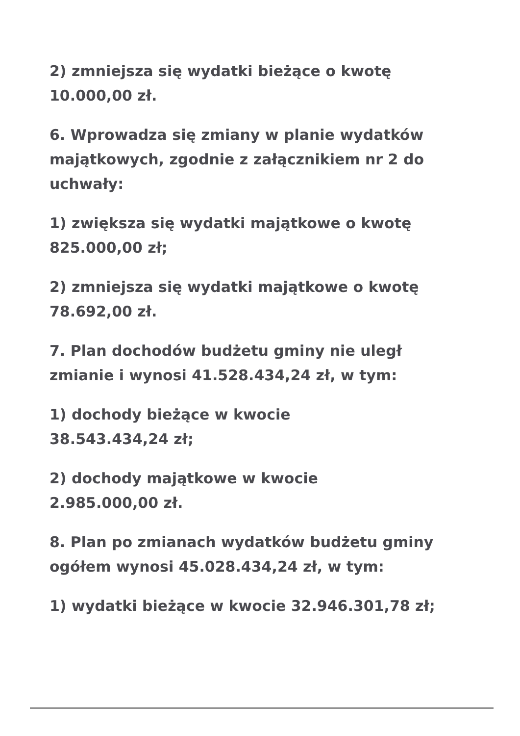2) zmniejsza się wydatki bieżące o kwotę
10.000,00 zł.
6. Wprowadza się zmiany w planie wydatków majątkowych, zgodnie z załącznikiem nr 2 do uchwały:
1) zwiększa się wydatki majątkowe o kwotę
825.000,00 zł;
2) zmniejsza się wydatki majątkowe o kwotę
78.692,00 zł.
7. Plan dochodów budżetu gminy nie uległ zmianie i wynosi 41.528.434,24 zł, w tym:
1) dochody bieżące w kwocie
38.543.434,24 zł;
2) dochody majątkowe w kwocie
2.985.000,00 zł.
8. Plan po zmianach wydatków budżetu gminy ogółem wynosi 45.028.434,24 zł, w tym:
1) wydatki bieżące w kwocie 32.946.301,78 zł;